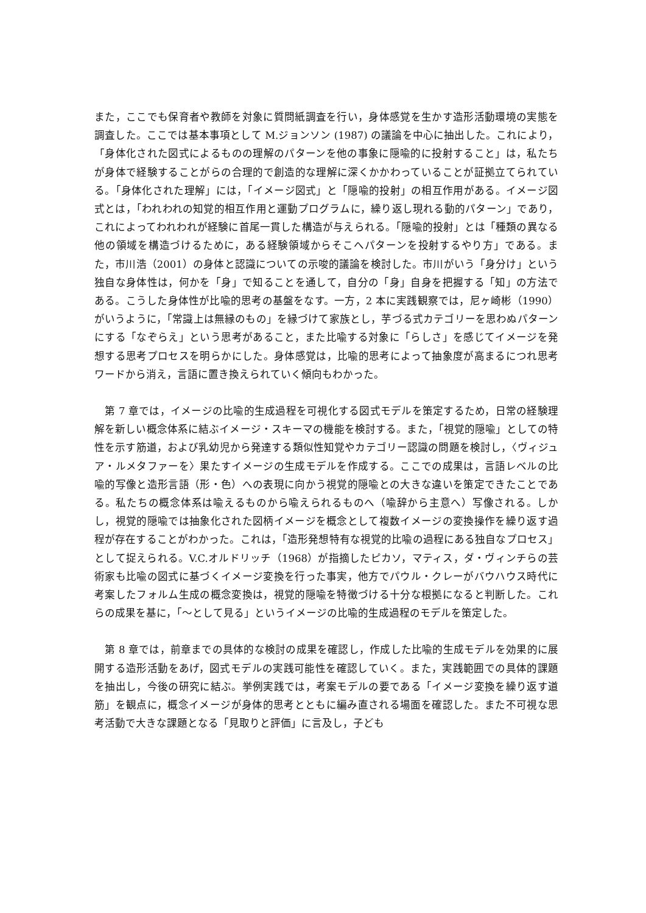また，ここでも保育者や教師を対象に質問紙調査を行い，身体感覚を生かす造形活動環境の実態を調査した。ここでは基本事項として M.ジョンソン (1987) の議論を中心に抽出した。これにより，「身体化された図式によるものの理解のパターンを他の事象に隠喩的に投射すること」は，私たちが身体で経験することがらの合理的で創造的な理解に深くかかわっていることが証拠立てられている。「身体化された理解」には，「イメージ図式」と「隠喩的投射」の相互作用がある。イメージ図式とは，「われわれの知覚的相互作用と運動プログラムに，繰り返し現れる動的パターン」であり，これによってわれわれが経験に首尾一貫した構造が与えられる。「隠喩的投射」とは「種類の異なる他の領域を構造づけるために，ある経験領域からそこへパターンを投射するやり方」である。また，市川浩（2001）の身体と認識についての示唆的議論を検討した。市川がいう「身分け」という独自な身体性は，何かを「身」で知ることを通して，自分の「身」自身を把握する「知」の方法である。こうした身体性が比喩的思考の基盤をなす。一方，2 本に実践観察では，尼ヶ崎彬（1990）がいうように，「常識上は無縁のもの」を縁づけて家族とし，芋づる式カテゴリーを思わぬパターンにする「なぞらえ」という思考があること，また比喩する対象に「らしさ」を感じてイメージを発想する思考プロセスを明らかにした。身体感覚は，比喩的思考によって抽象度が高まるにつれ思考ワードから消え，言語に置き換えられていく傾向もわかった。
　第 7 章では，イメージの比喩的生成過程を可視化する図式モデルを策定するため，日常の経験理解を新しい概念体系に結ぶイメージ・スキーマの機能を検討する。また，「視覚的隠喩」としての特性を示す筋道，および乳幼児から発達する類似性知覚やカテゴリー認識の問題を検討し，〈ヴィジュア・ルメタファーを〉果たすイメージの生成モデルを作成する。ここでの成果は，言語レベルの比喩的写像と造形言語（形・色）への表現に向かう視覚的隠喩との大きな違いを策定できたことである。私たちの概念体系は喩えるものから喩えられるものへ（喩辞から主意へ）写像される。しかし，視覚的隠喩では抽象化された図柄イメージを概念として複数イメージの変換操作を繰り返す過程が存在することがわかった。これは，「造形発想特有な視覚的比喩の過程にある独自なプロセス」として捉えられる。V.C.オルドリッチ（1968）が指摘したピカソ，マティス，ダ・ヴィンチらの芸術家も比喩の図式に基づくイメージ変換を行った事実，他方でパウル・クレーがバウハウス時代に考案したフォルム生成の概念変換は，視覚的隠喩を特徴づける十分な根拠になると判断した。これらの成果を基に，「～として見る」というイメージの比喩的生成過程のモデルを策定した。
　第 8 章では，前章までの具体的な検討の成果を確認し，作成した比喩的生成モデルを効果的に展開する造形活動をあげ，図式モデルの実践可能性を確認していく。また，実践範囲での具体的課題を抽出し，今後の研究に結ぶ。挙例実践では，考案モデルの要である「イメージ変換を繰り返す道筋」を観点に，概念イメージが身体的思考とともに編み直される場面を確認した。また不可視な思考活動で大きな課題となる「見取りと評価」に言及し，子ども